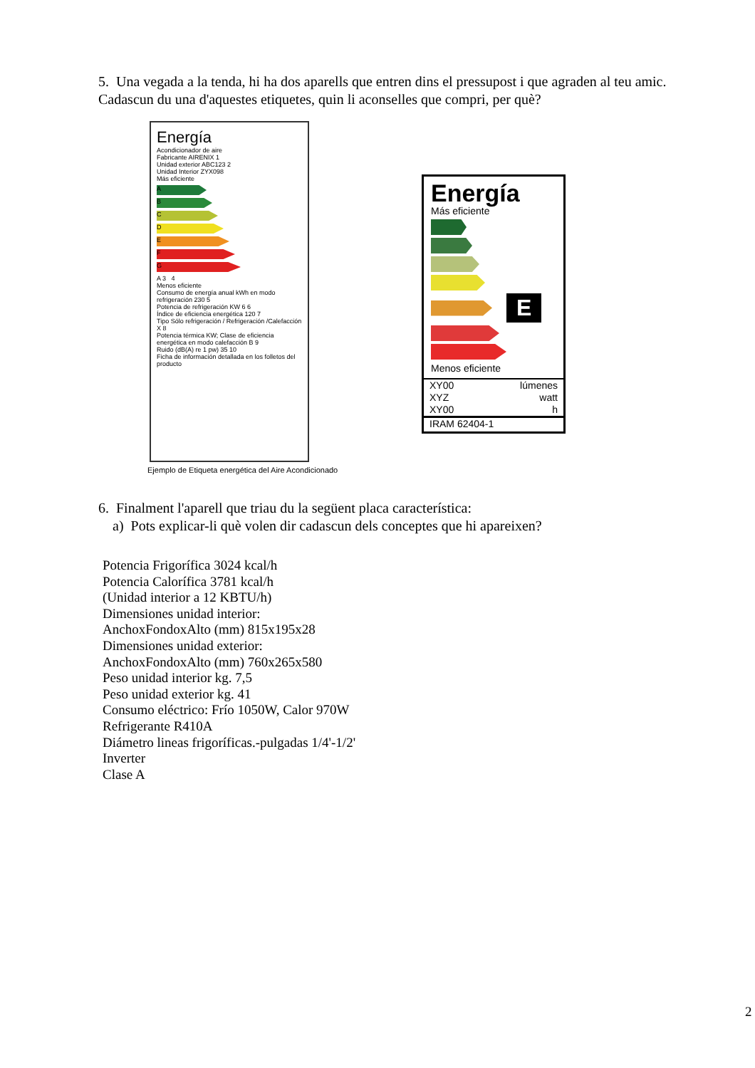5. Una vegada a la tenda, hi ha dos aparells que entren dins el pressupost i que agraden al teu amic. Cadascun du una d'aquestes etiquetes, quin li aconselles que compri, per què?
Energía
Acondicionador de aire
Fabricante AIRENIX 1
Unidad exterior ABC123 2
Unidad Interior ZYX098
Más eficiente
A
B
C
D
E
F
G
A 3 4
Menos eficiente
Consumo de energía anual kWh en modo refrigeración 230 5
Potencia de refrigeración KW 6 6
Índice de eficiencia energética 120 7
Tipo Sólo refrigeración / Refrigeración /Calefacción X 8
Potencia térmica KW; Clase de eficiencia energética en modo calefacción B 9
Ruido (dB(A) re 1 pw) 35 10
Ficha de información detallada en los folletos del producto
Ejemplo de Etiqueta energética del Aire Acondicionado
Energía
Más eficiente
E
Menos eficiente
XY00 lúmenes
XYZ watt
XY00 h
IRAM 62404-1
6. Finalment l'aparell que triau du la següent placa característica:
a) Pots explicar-li què volen dir cadascun dels conceptes que hi apareixen?
Potencia Frigorífica 3024 kcal/h
Potencia Calorífica 3781 kcal/h
(Unidad interior a 12 KBTU/h)
Dimensiones unidad interior:
AnchoxFondoxAlto (mm) 815x195x28
Dimensiones unidad exterior:
AnchoxFondoxAlto (mm) 760x265x580
Peso unidad interior kg. 7,5
Peso unidad exterior kg. 41
Consumo eléctrico: Frío 1050W, Calor 970W
Refrigerante R410A
Diámetro lineas frigoríficas.-pulgadas 1/4'-1/2'
Inverter
Clase A
2